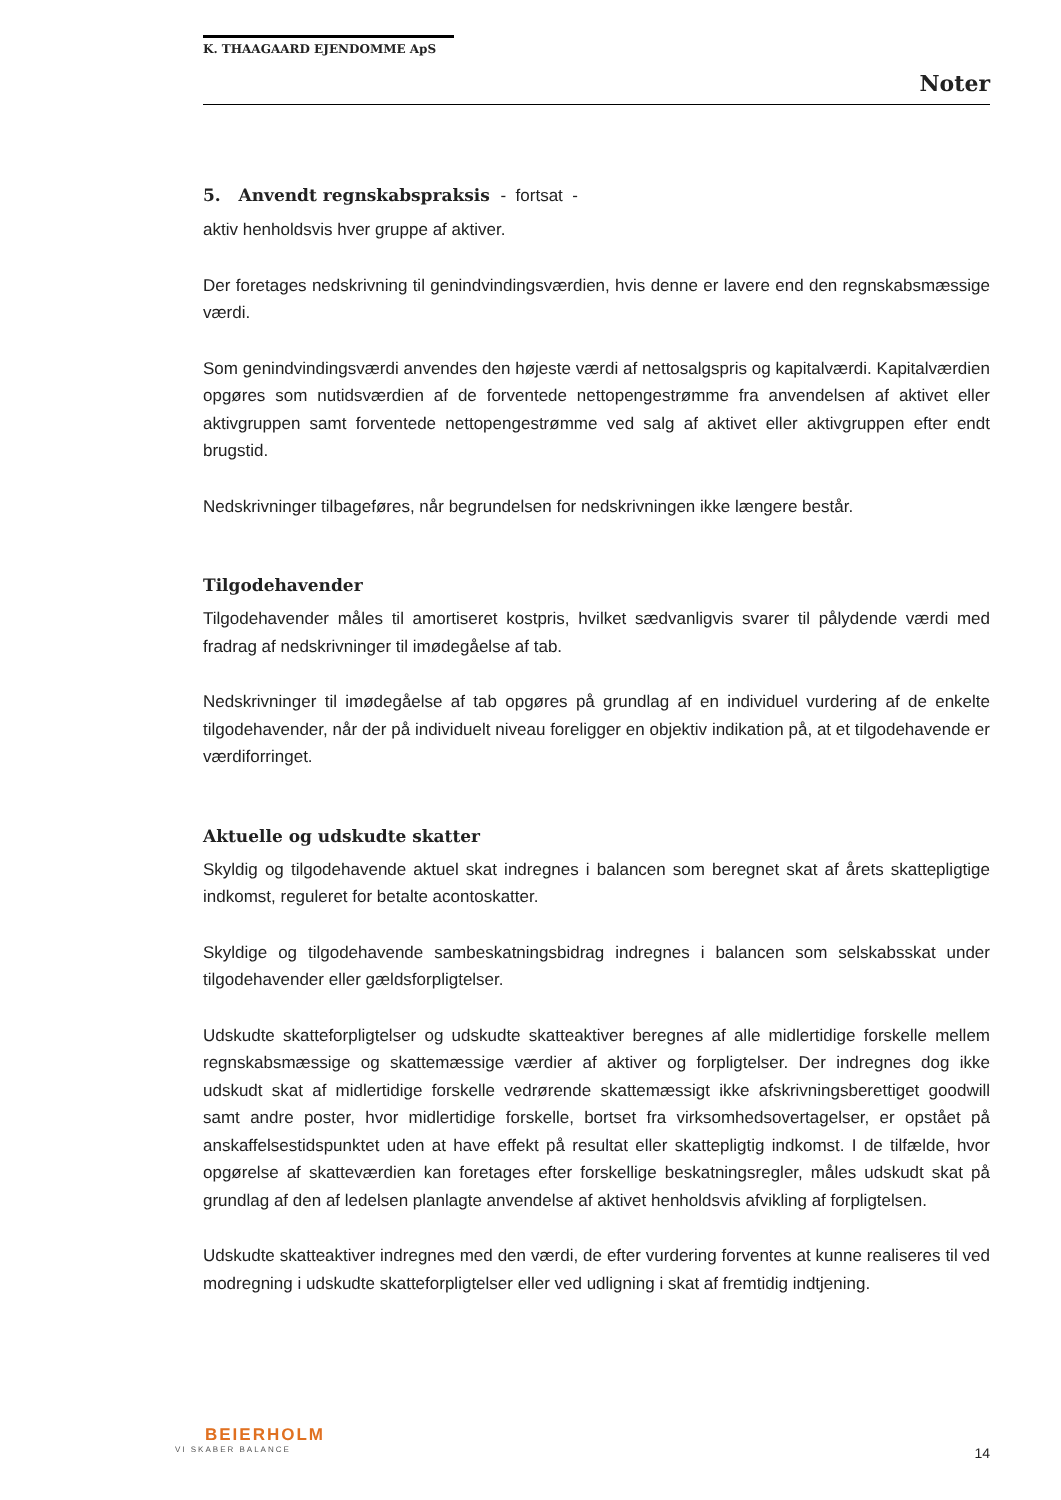K. THAAGAARD EJENDOMME ApS
Noter
5. Anvendt regnskabspraksis - fortsat -
aktiv henholdsvis hver gruppe af aktiver.
Der foretages nedskrivning til genindvindingsværdien, hvis denne er lavere end den regnskabsmæssige værdi.
Som genindvindingsværdi anvendes den højeste værdi af nettosalgspris og kapitalværdi. Kapitalværdien opgøres som nutidsværdien af de forventede nettopengestrømme fra anvendelsen af aktivet eller aktivgruppen samt forventede nettopengestrømme ved salg af aktivet eller aktivgruppen efter endt brugstid.
Nedskrivninger tilbageføres, når begrundelsen for nedskrivningen ikke længere består.
Tilgodehavender
Tilgodehavender måles til amortiseret kostpris, hvilket sædvanligvis svarer til pålydende værdi med fradrag af nedskrivninger til imødegåelse af tab.
Nedskrivninger til imødegåelse af tab opgøres på grundlag af en individuel vurdering af de enkelte tilgodehavender, når der på individuelt niveau foreligger en objektiv indikation på, at et tilgodehavende er værdiforringet.
Aktuelle og udskudte skatter
Skyldig og tilgodehavende aktuel skat indregnes i balancen som beregnet skat af årets skattepligtige indkomst, reguleret for betalte acontoskatter.
Skyldige og tilgodehavende sambeskatningsbidrag indregnes i balancen som selskabsskat under tilgodehavender eller gældsforpligtelser.
Udskudte skatteforpligtelser og udskudte skatteaktiver beregnes af alle midlertidige forskelle mellem regnskabsmæssige og skattemæssige værdier af aktiver og forpligtelser. Der indregnes dog ikke udskudt skat af midlertidige forskelle vedrørende skattemæssigt ikke afskrivningsberettiget goodwill samt andre poster, hvor midlertidige forskelle, bortset fra virksomhedsovertagelser, er opstået på anskaffelsestidspunktet uden at have effekt på resultat eller skattepligtig indkomst. I de tilfælde, hvor opgørelse af skatteværdien kan foretages efter forskellige beskatningsregler, måles udskudt skat på grundlag af den af ledelsen planlagte anvendelse af aktivet henholdsvis afvikling af forpligtelsen.
Udskudte skatteaktiver indregnes med den værdi, de efter vurdering forventes at kunne realiseres til ved modregning i udskudte skatteforpligtelser eller ved udligning i skat af fremtidig indtjening.
BEIERHOLM
VI SKABER BALANCE
14